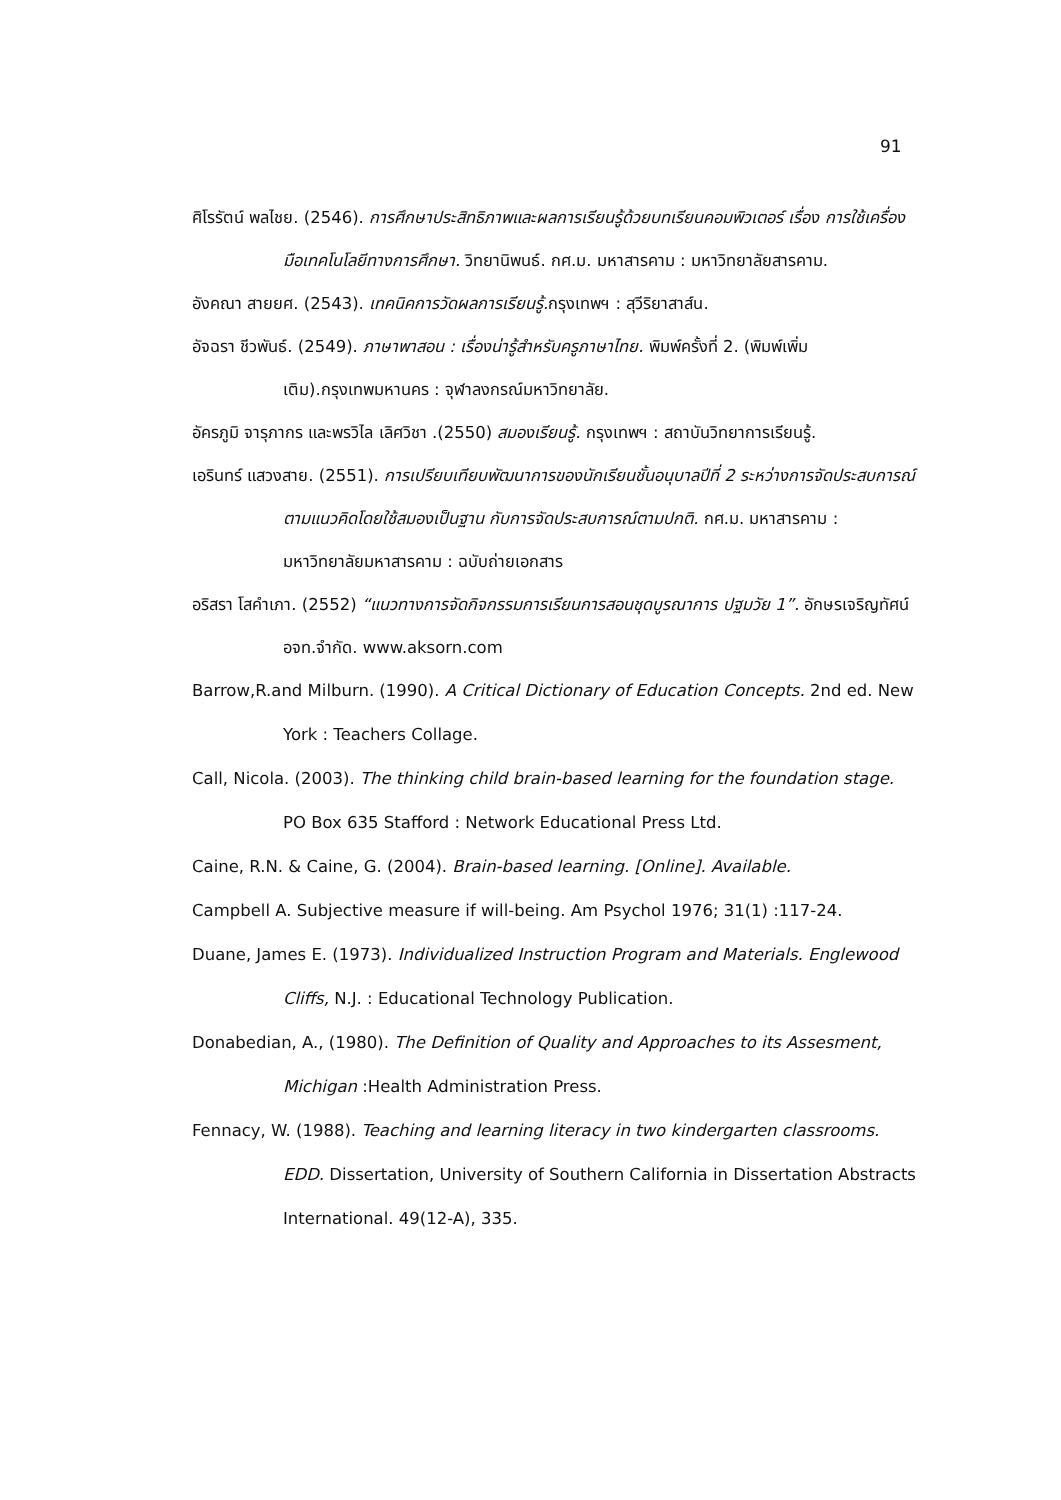91
ศิโรรัตน์ พลไชย. (2546). การศึกษาประสิทธิภาพและผลการเรียนรู้ด้วยบทเรียนคอมพิวเตอร์ เรื่อง การใช้เครื่องมือเทคโนโลยีทางการศึกษา. วิทยานิพนธ์. กศ.ม. มหาสารคาม : มหาวิทยาลัยสารคาม.
อังคณา สายยศ. (2543). เทคนิคการวัดผลการเรียนรู้. กรุงเทพฯ : สุวีริยาสาส์น.
อัจฉรา ชีวพันธ์. (2549). ภาษาพาสอน : เรื่องน่ารู้สำหรับครูภาษาไทย. พิมพ์ครั้งที่ 2. (พิมพ์เพิ่มเติม).กรุงเทพมหานคร : จุฬาลงกรณ์มหาวิทยาลัย.
อัครภูมิ จารุภากร และพรวิไล เลิศวิชา .(2550) สมองเรียนรู้. กรุงเทพฯ : สถาบันวิทยาการเรียนรู้.
เอรินทร์ แสวงสาย. (2551). การเปรียบเทียบพัฒนาการของนักเรียนชั้นอนุบาลปีที่ 2 ระหว่างการจัดประสบการณ์ตามแนวคิดโดยใช้สมองเป็นฐาน กับการจัดประสบการณ์ตามปกติ. กศ.ม. มหาสารคาม : มหาวิทยาลัยมหาสารคาม : ฉบับถ่ายเอกสาร
อริสรา โสคำเภา. (2552) “แนวทางการจัดกิจกรรมการเรียนการสอนชุดบูรณาการ ปฐมวัย 1”. อักษรเจริญทัศน์ อจท.จำกัด. www.aksorn.com
Barrow,R.and Milburn. (1990). A Critical Dictionary of Education Concepts. 2nd ed. New York : Teachers Collage.
Call, Nicola. (2003). The thinking child brain-based learning for the foundation stage. PO Box 635 Stafford : Network Educational Press Ltd.
Caine, R.N. & Caine, G. (2004). Brain-based learning. [Online]. Available.
Campbell A. Subjective measure if will-being. Am Psychol 1976; 31(1) :117-24.
Duane, James E. (1973). Individualized Instruction Program and Materials. Englewood Cliffs, N.J. : Educational Technology Publication.
Donabedian, A., (1980). The Definition of Quality and Approaches to its Assesment, Michigan :Health Administration Press.
Fennacy, W. (1988). Teaching and learning literacy in two kindergarten classrooms. EDD. Dissertation, University of Southern California in Dissertation Abstracts International. 49(12-A), 335.